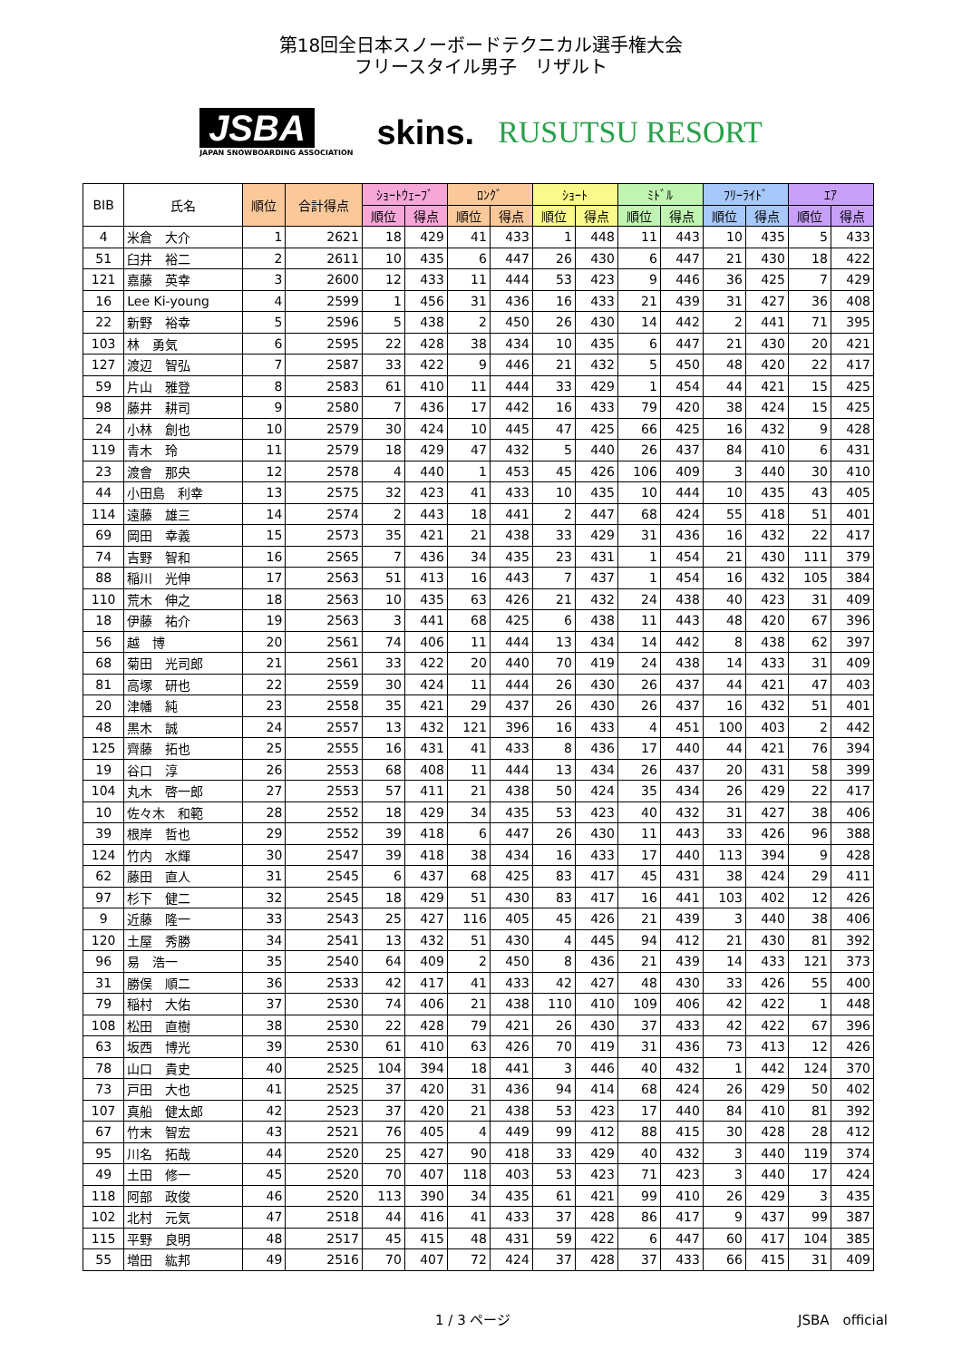第18回全日本スノーボードテクニカル選手権大会
フリースタイル男子　リザルト
JSBA
JAPAN SNOWBOARDING ASSOCIATION
skins. RUSUTSU RESORT
| BIB | 氏名 | 順位 | 合計得点 | ｼｮｰﾄｳｪｰﾌﾞ | | ﾛﾝｸﾞ | | ｼｮｰﾄ | | ﾐﾄﾞﾙ | | ﾌﾘｰﾗｲﾄﾞ | | ｴｱ | |
| --- | --- | --- | --- | --- | --- | --- | --- | --- | --- | --- | --- | --- | --- | --- | --- |
| | | | | 順位 | 得点 | 順位 | 得点 | 順位 | 得点 | 順位 | 得点 | 順位 | 得点 | 順位 | 得点 |
| 4 | 米倉 大介 | 1 | 2621 | 18 | 429 | 41 | 433 | 1 | 448 | 11 | 443 | 10 | 435 | 5 | 433 |
| 51 | 臼井 裕二 | 2 | 2611 | 10 | 435 | 6 | 447 | 26 | 430 | 6 | 447 | 21 | 430 | 18 | 422 |
| 121 | 嘉藤 英幸 | 3 | 2600 | 12 | 433 | 11 | 444 | 53 | 423 | 9 | 446 | 36 | 425 | 7 | 429 |
| 16 | Lee Ki-young | 4 | 2599 | 1 | 456 | 31 | 436 | 16 | 433 | 21 | 439 | 31 | 427 | 36 | 408 |
| 22 | 新野 裕幸 | 5 | 2596 | 5 | 438 | 2 | 450 | 26 | 430 | 14 | 442 | 2 | 441 | 71 | 395 |
| 103 | 林 勇気 | 6 | 2595 | 22 | 428 | 38 | 434 | 10 | 435 | 6 | 447 | 21 | 430 | 20 | 421 |
| 127 | 渡辺 智弘 | 7 | 2587 | 33 | 422 | 9 | 446 | 21 | 432 | 5 | 450 | 48 | 420 | 22 | 417 |
| 59 | 片山 雅登 | 8 | 2583 | 61 | 410 | 11 | 444 | 33 | 429 | 1 | 454 | 44 | 421 | 15 | 425 |
| 98 | 藤井 耕司 | 9 | 2580 | 7 | 436 | 17 | 442 | 16 | 433 | 79 | 420 | 38 | 424 | 15 | 425 |
| 24 | 小林 創也 | 10 | 2579 | 30 | 424 | 10 | 445 | 47 | 425 | 66 | 425 | 16 | 432 | 9 | 428 |
| 119 | 青木 玲 | 11 | 2579 | 18 | 429 | 47 | 432 | 5 | 440 | 26 | 437 | 84 | 410 | 6 | 431 |
| 23 | 渡會 那央 | 12 | 2578 | 4 | 440 | 1 | 453 | 45 | 426 | 106 | 409 | 3 | 440 | 30 | 410 |
| 44 | 小田島 利幸 | 13 | 2575 | 32 | 423 | 41 | 433 | 10 | 435 | 10 | 444 | 10 | 435 | 43 | 405 |
| 114 | 遠藤 雄三 | 14 | 2574 | 2 | 443 | 18 | 441 | 2 | 447 | 68 | 424 | 55 | 418 | 51 | 401 |
| 69 | 岡田 幸義 | 15 | 2573 | 35 | 421 | 21 | 438 | 33 | 429 | 31 | 436 | 16 | 432 | 22 | 417 |
| 74 | 吉野 智和 | 16 | 2565 | 7 | 436 | 34 | 435 | 23 | 431 | 1 | 454 | 21 | 430 | 111 | 379 |
| 88 | 稲川 光伸 | 17 | 2563 | 51 | 413 | 16 | 443 | 7 | 437 | 1 | 454 | 16 | 432 | 105 | 384 |
| 110 | 荒木 伸之 | 18 | 2563 | 10 | 435 | 63 | 426 | 21 | 432 | 24 | 438 | 40 | 423 | 31 | 409 |
| 18 | 伊藤 祐介 | 19 | 2563 | 3 | 441 | 68 | 425 | 6 | 438 | 11 | 443 | 48 | 420 | 67 | 396 |
| 56 | 越 博 | 20 | 2561 | 74 | 406 | 11 | 444 | 13 | 434 | 14 | 442 | 8 | 438 | 62 | 397 |
| 68 | 菊田 光司郎 | 21 | 2561 | 33 | 422 | 20 | 440 | 70 | 419 | 24 | 438 | 14 | 433 | 31 | 409 |
| 81 | 高塚 研也 | 22 | 2559 | 30 | 424 | 11 | 444 | 26 | 430 | 26 | 437 | 44 | 421 | 47 | 403 |
| 20 | 津幡 純 | 23 | 2558 | 35 | 421 | 29 | 437 | 26 | 430 | 26 | 437 | 16 | 432 | 51 | 401 |
| 48 | 黒木 誠 | 24 | 2557 | 13 | 432 | 121 | 396 | 16 | 433 | 4 | 451 | 100 | 403 | 2 | 442 |
| 125 | 齊藤 拓也 | 25 | 2555 | 16 | 431 | 41 | 433 | 8 | 436 | 17 | 440 | 44 | 421 | 76 | 394 |
| 19 | 谷口 淳 | 26 | 2553 | 68 | 408 | 11 | 444 | 13 | 434 | 26 | 437 | 20 | 431 | 58 | 399 |
| 104 | 丸木 啓一郎 | 27 | 2553 | 57 | 411 | 21 | 438 | 50 | 424 | 35 | 434 | 26 | 429 | 22 | 417 |
| 10 | 佐々木 和範 | 28 | 2552 | 18 | 429 | 34 | 435 | 53 | 423 | 40 | 432 | 31 | 427 | 38 | 406 |
| 39 | 根岸 哲也 | 29 | 2552 | 39 | 418 | 6 | 447 | 26 | 430 | 11 | 443 | 33 | 426 | 96 | 388 |
| 124 | 竹内 水輝 | 30 | 2547 | 39 | 418 | 38 | 434 | 16 | 433 | 17 | 440 | 113 | 394 | 9 | 428 |
| 62 | 藤田 直人 | 31 | 2545 | 6 | 437 | 68 | 425 | 83 | 417 | 45 | 431 | 38 | 424 | 29 | 411 |
| 97 | 杉下 健二 | 32 | 2545 | 18 | 429 | 51 | 430 | 83 | 417 | 16 | 441 | 103 | 402 | 12 | 426 |
| 9 | 近藤 隆一 | 33 | 2543 | 25 | 427 | 116 | 405 | 45 | 426 | 21 | 439 | 3 | 440 | 38 | 406 |
| 120 | 土屋 秀勝 | 34 | 2541 | 13 | 432 | 51 | 430 | 4 | 445 | 94 | 412 | 21 | 430 | 81 | 392 |
| 96 | 易 浩一 | 35 | 2540 | 64 | 409 | 2 | 450 | 8 | 436 | 21 | 439 | 14 | 433 | 121 | 373 |
| 31 | 勝俣 順二 | 36 | 2533 | 42 | 417 | 41 | 433 | 42 | 427 | 48 | 430 | 33 | 426 | 55 | 400 |
| 79 | 稲村 大佑 | 37 | 2530 | 74 | 406 | 21 | 438 | 110 | 410 | 109 | 406 | 42 | 422 | 1 | 448 |
| 108 | 松田 直樹 | 38 | 2530 | 22 | 428 | 79 | 421 | 26 | 430 | 37 | 433 | 42 | 422 | 67 | 396 |
| 63 | 坂西 博光 | 39 | 2530 | 61 | 410 | 63 | 426 | 70 | 419 | 31 | 436 | 73 | 413 | 12 | 426 |
| 78 | 山口 貴史 | 40 | 2525 | 104 | 394 | 18 | 441 | 3 | 446 | 40 | 432 | 1 | 442 | 124 | 370 |
| 73 | 戸田 大也 | 41 | 2525 | 37 | 420 | 31 | 436 | 94 | 414 | 68 | 424 | 26 | 429 | 50 | 402 |
| 107 | 真船 健太郎 | 42 | 2523 | 37 | 420 | 21 | 438 | 53 | 423 | 17 | 440 | 84 | 410 | 81 | 392 |
| 67 | 竹末 智宏 | 43 | 2521 | 76 | 405 | 4 | 449 | 99 | 412 | 88 | 415 | 30 | 428 | 28 | 412 |
| 95 | 川名 拓哉 | 44 | 2520 | 25 | 427 | 90 | 418 | 33 | 429 | 40 | 432 | 3 | 440 | 119 | 374 |
| 49 | 土田 修一 | 45 | 2520 | 70 | 407 | 118 | 403 | 53 | 423 | 71 | 423 | 3 | 440 | 17 | 424 |
| 118 | 阿部 政俊 | 46 | 2520 | 113 | 390 | 34 | 435 | 61 | 421 | 99 | 410 | 26 | 429 | 3 | 435 |
| 102 | 北村 元気 | 47 | 2518 | 44 | 416 | 41 | 433 | 37 | 428 | 86 | 417 | 9 | 437 | 99 | 387 |
| 115 | 平野 良明 | 48 | 2517 | 45 | 415 | 48 | 431 | 59 | 422 | 6 | 447 | 60 | 417 | 104 | 385 |
| 55 | 増田 紘邦 | 49 | 2516 | 70 | 407 | 72 | 424 | 37 | 428 | 37 | 433 | 66 | 415 | 31 | 409 |
1 / 3 ページ JSBA　official